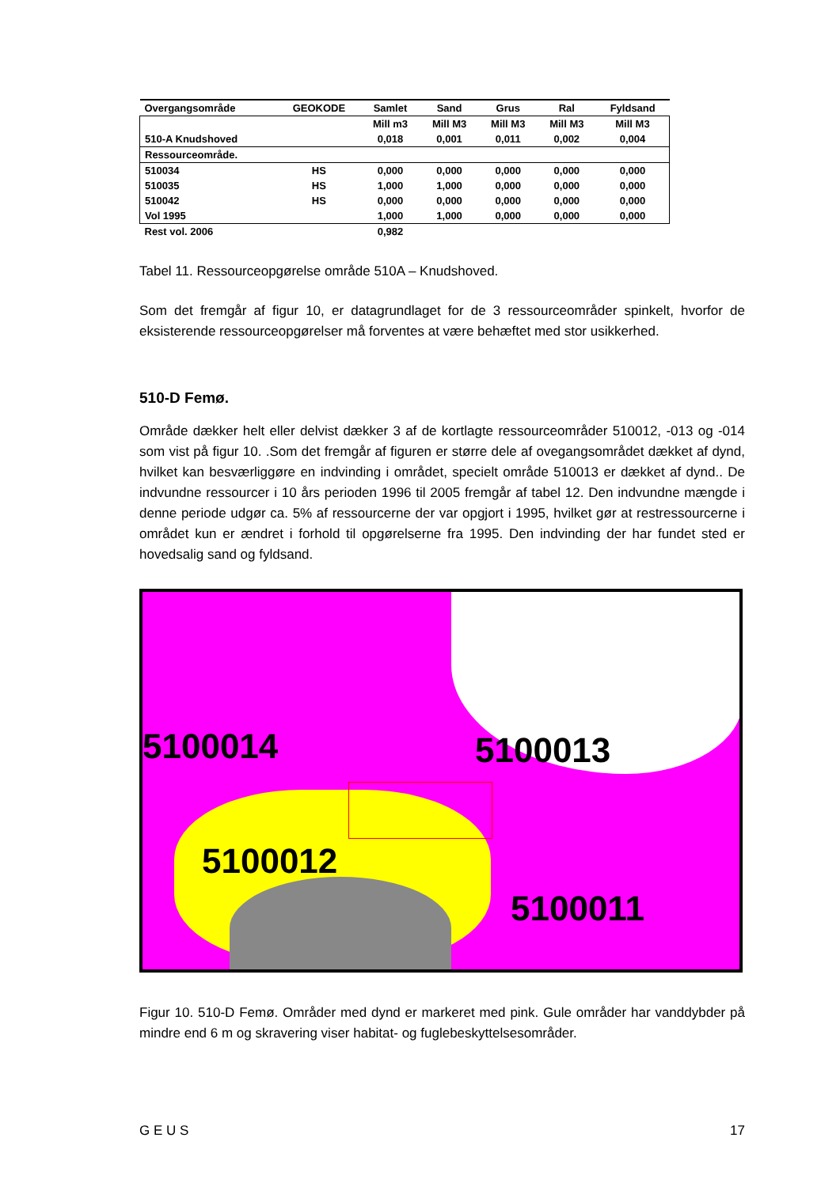| Overgangsområde | GEOKODE | Samlet | Sand | Grus | Ral | Fyldsand |
| --- | --- | --- | --- | --- | --- | --- |
| | | Mill m3 | Mill M3 | Mill M3 | Mill M3 | Mill M3 |
| 510-A Knudshoved | | 0,018 | 0,001 | 0,011 | 0,002 | 0,004 |
| Ressourceområde. | | | | | | |
| 510034 | HS | 0,000 | 0,000 | 0,000 | 0,000 | 0,000 |
| 510035 | HS | 1,000 | 1,000 | 0,000 | 0,000 | 0,000 |
| 510042 | HS | 0,000 | 0,000 | 0,000 | 0,000 | 0,000 |
| Vol 1995 | | 1,000 | 1,000 | 0,000 | 0,000 | 0,000 |
| Rest vol. 2006 | | 0,982 | | | | |
Tabel 11. Ressourceopgørelse område 510A – Knudshoved.
Som det fremgår af figur 10, er datagrundlaget for de 3 ressourceområder spinkelt, hvorfor de eksisterende ressourceopgørelser må forventes at være behæftet med stor usikkerhed.
510-D Femø.
Område dækker helt eller delvist dækker 3 af de kortlagte ressourceområder 510012, -013 og -014 som vist på figur 10. .Som det fremgår af figuren er større dele af ovegangsområdet dækket af dynd, hvilket kan besværliggøre en indvinding i området, specielt område 510013 er dækket af dynd.. De indvundne ressourcer i 10 års perioden 1996 til 2005 fremgår af tabel 12. Den indvundne mængde i denne periode udgør ca. 5% af ressourcerne der var opgjort i 1995, hvilket gør at restressourcerne i området kun er ændret i forhold til opgørelserne fra 1995. Den indvinding der har fundet sted er hovedsalig sand og fyldsand.
5100014 5100013
5100012
5100011
Figur 10. 510-D Femø. Områder med dynd er markeret med pink. Gule områder har vanddybder på mindre end 6 m og skravering viser habitat- og fuglebeskyttelsesområder.
G E U S 17